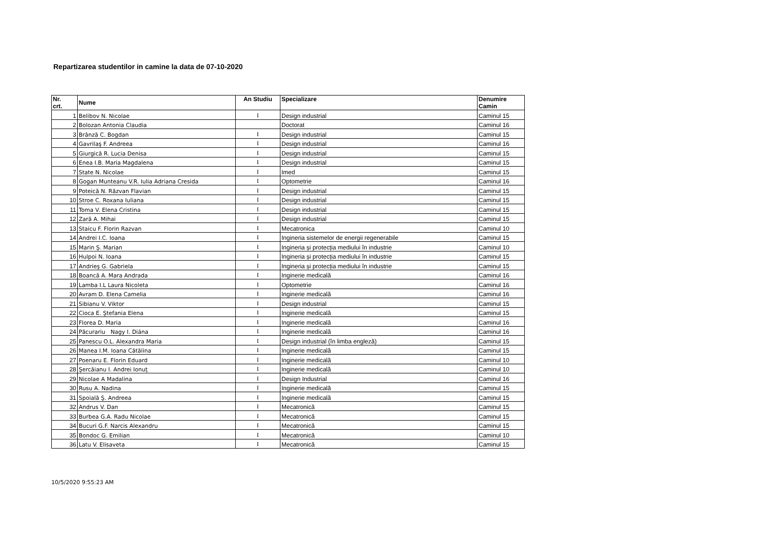Repartizarea studentilor in camine la data de 07-10-2020
| Nr. crt. | Nume | An Studiu | Specializare | Denumire Camin |
| --- | --- | --- | --- | --- |
| 1 | Belibov N. Nicolae | I | Design industrial | Caminul 15 |
| 2 | Bolozan Antonia Claudia | | Doctorat | Caminul 16 |
| 3 | Brânză C. Bogdan | I | Design industrial | Caminul 15 |
| 4 | Gavrilaş F. Andreea | I | Design industrial | Caminul 16 |
| 5 | Giurgică R. Lucia Denisa | I | Design industrial | Caminul 15 |
| 6 | Enea I.B. Maria Magdalena | I | Design industrial | Caminul 15 |
| 7 | State N. Nicolae | I | Imed | Caminul 15 |
| 8 | Gogan Munteanu V.R. Iulia Adriana Cresida | I | Optometrie | Caminul 16 |
| 9 | Poteică N. Răzvan Flavian | I | Design industrial | Caminul 15 |
| 10 | Stroe C. Roxana Iuliana | I | Design industrial | Caminul 15 |
| 11 | Toma V. Elena Cristina | I | Design industrial | Caminul 15 |
| 12 | Zară A. Mihai | I | Design industrial | Caminul 15 |
| 13 | Staicu F. Florin Razvan | I | Mecatronica | Caminul 10 |
| 14 | Andrei I.C. Ioana | I | Ingineria sistemelor de energii regenerabile | Caminul 15 |
| 15 | Marin Ş. Marian | I | Ingineria și protecția mediului în industrie | Caminul 10 |
| 16 | Hulpoi N. Ioana | I | Ingineria și protecția mediului în industrie | Caminul 15 |
| 17 | Andrieş G. Gabriela | I | Ingineria și protecția mediului în industrie | Caminul 15 |
| 18 | Boancă A. Mara Andrada | I | Inginerie medicală | Caminul 16 |
| 19 | Lamba I.L Laura Nicoleta | I | Optometrie | Caminul 16 |
| 20 | Avram D. Elena Camelia | I | Inginerie medicală | Caminul 16 |
| 21 | Sibianu V. Viktor | I | Design industrial | Caminul 15 |
| 22 | Cioca E. Ştefania Elena | I | Inginerie medicală | Caminul 15 |
| 23 | Florea D. Maria | I | Inginerie medicală | Caminul 16 |
| 24 | Păcurariu Nagy I. Diána | I | Inginerie medicală | Caminul 16 |
| 25 | Panescu O.L. Alexandra Maria | I | Design industrial (în limba engleză) | Caminul 15 |
| 26 | Manea I.M. Ioana Cătălina | I | Inginerie medicală | Caminul 15 |
| 27 | Poenaru E. Florin Eduard | I | Inginerie medicală | Caminul 10 |
| 28 | Şercăianu I. Andrei Ionuţ | I | Inginerie medicală | Caminul 10 |
| 29 | Nicolae A Madalina | I | Design Industrial | Caminul 16 |
| 30 | Rusu A. Nadina | I | Inginerie medicală | Caminul 15 |
| 31 | Spoială Ş. Andreea | I | Inginerie medicală | Caminul 15 |
| 32 | Andrus V. Dan | I | Mecatronică | Caminul 15 |
| 33 | Burbea G.A. Radu Nicolae | I | Mecatronică | Caminul 15 |
| 34 | Bucuri G.F. Narcis Alexandru | I | Mecatronică | Caminul 15 |
| 35 | Bondoc G. Emilian | I | Mecatronică | Caminul 10 |
| 36 | Latu V. Elisaveta | I | Mecatronică | Caminul 15 |
10/5/2020 9:55:23 AM